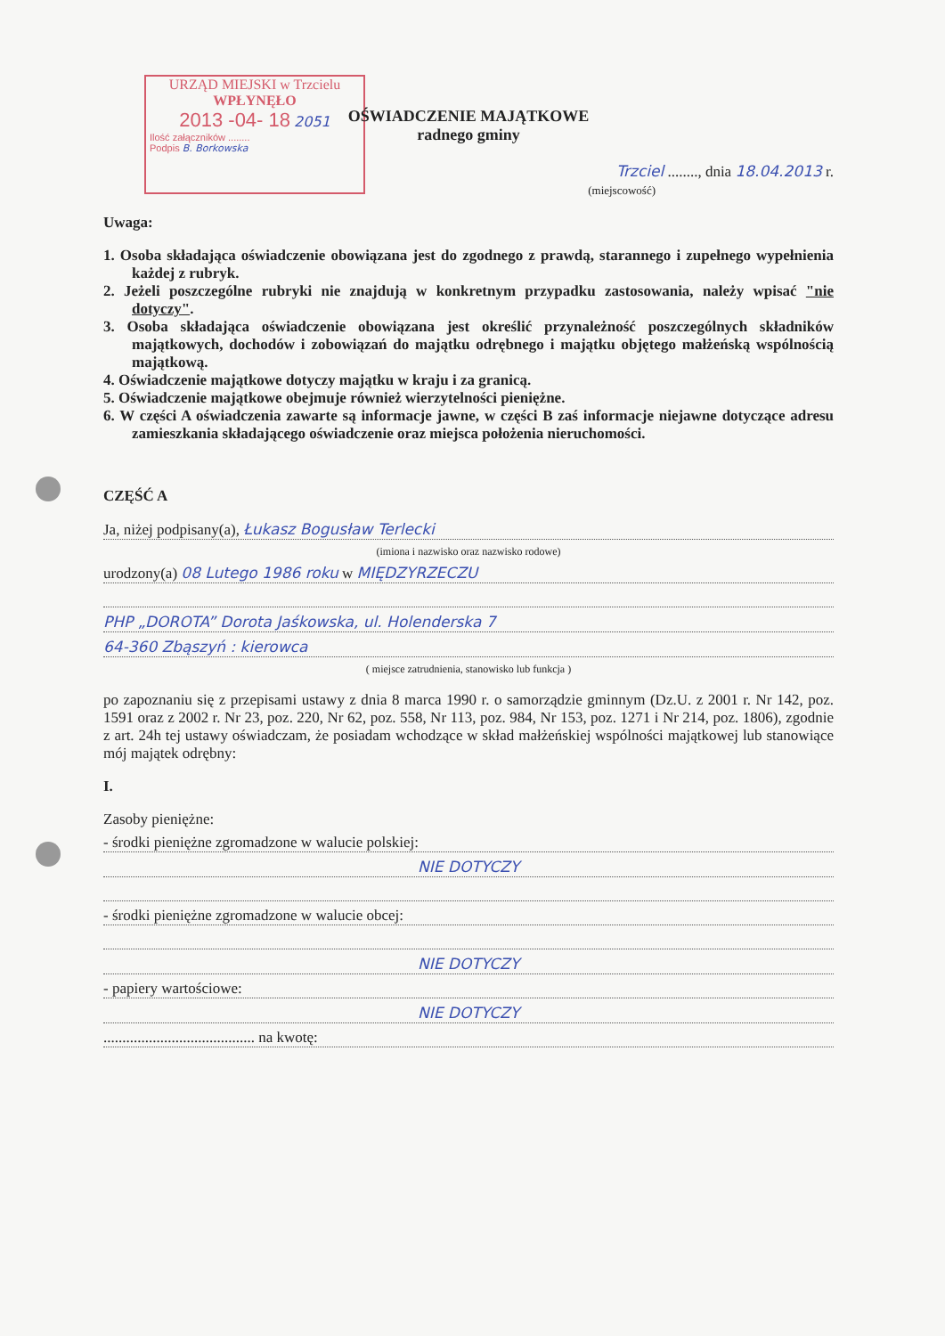URZĄD MIEJSKI w Trzcielu
WPŁYNĘŁO
2013 -04- 18 2051
Ilość załączników ........
Podpis B. Borkowska
OŚWIADCZENIE MAJĄTKOWE
radnego gminy
Trzciel ........, dnia 18.04.2013 r.
(miejscowość)
Uwaga:
1. Osoba składająca oświadczenie obowiązana jest do zgodnego z prawdą, starannego i zupełnego wypełnienia każdej z rubryk.
2. Jeżeli poszczególne rubryki nie znajdują w konkretnym przypadku zastosowania, należy wpisać "nie dotyczy".
3. Osoba składająca oświadczenie obowiązana jest określić przynależność poszczególnych składników majątkowych, dochodów i zobowiązań do majątku odrębnego i majątku objętego małżeńską wspólnością majątkową.
4. Oświadczenie majątkowe dotyczy majątku w kraju i za granicą.
5. Oświadczenie majątkowe obejmuje również wierzytelności pieniężne.
6. W części A oświadczenia zawarte są informacje jawne, w części B zaś informacje niejawne dotyczące adresu zamieszkania składającego oświadczenie oraz miejsca położenia nieruchomości.
CZĘŚĆ A
Ja, niżej podpisany(a), Łukasz Bogusław Terlecki
(imiona i nazwisko oraz nazwisko rodowe)
urodzony(a) 08 Lutego 1986 roku w MIĘDZYRZECZU
PHP „DOROTA” Dorota Jaśkowska, ul. Holenderska 7
64-360 Zbąszyń : kierowca
( miejsce zatrudnienia, stanowisko lub funkcja )
po zapoznaniu się z przepisami ustawy z dnia 8 marca 1990 r. o samorządzie gminnym (Dz.U. z 2001 r. Nr 142, poz. 1591 oraz z 2002 r. Nr 23, poz. 220, Nr 62, poz. 558, Nr 113, poz. 984, Nr 153, poz. 1271 i Nr 214, poz. 1806), zgodnie z art. 24h tej ustawy oświadczam, że posiadam wchodzące w skład małżeńskiej wspólności majątkowej lub stanowiące mój majątek odrębny:
I.
Zasoby pieniężne:
- środki pieniężne zgromadzone w walucie polskiej:
NIE DOTYCZY
- środki pieniężne zgromadzone w walucie obcej:
NIE DOTYCZY
- papiery wartościowe:
NIE DOTYCZY
........................................ na kwotę: